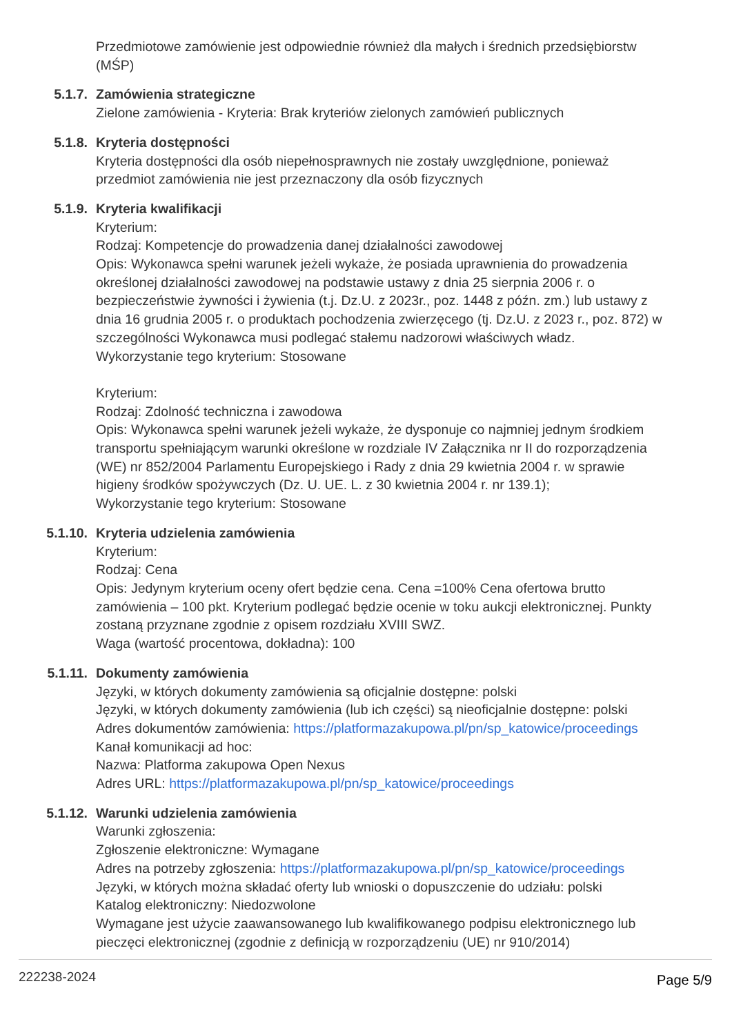Przedmiotowe zamówienie jest odpowiednie również dla małych i średnich przedsiębiorstw (MŚP)
5.1.7. Zamówienia strategiczne
Zielone zamówienia - Kryteria: Brak kryteriów zielonych zamówień publicznych
5.1.8. Kryteria dostępności
Kryteria dostępności dla osób niepełnosprawnych nie zostały uwzględnione, ponieważ przedmiot zamówienia nie jest przeznaczony dla osób fizycznych
5.1.9. Kryteria kwalifikacji
Kryterium:
Rodzaj: Kompetencje do prowadzenia danej działalności zawodowej
Opis: Wykonawca spełni warunek jeżeli wykaże, że posiada uprawnienia do prowadzenia określonej działalności zawodowej na podstawie ustawy z dnia 25 sierpnia 2006 r. o bezpieczeństwie żywności i żywienia (t.j. Dz.U. z 2023r., poz. 1448 z późn. zm.) lub ustawy z dnia 16 grudnia 2005 r. o produktach pochodzenia zwierzęcego (tj. Dz.U. z 2023 r., poz. 872) w szczególności Wykonawca musi podlegać stałemu nadzorowi właściwych władz.
Wykorzystanie tego kryterium: Stosowane
Kryterium:
Rodzaj: Zdolność techniczna i zawodowa
Opis: Wykonawca spełni warunek jeżeli wykaże, że dysponuje co najmniej jednym środkiem transportu spełniającym warunki określone w rozdziale IV Załącznika nr II do rozporządzenia (WE) nr 852/2004 Parlamentu Europejskiego i Rady z dnia 29 kwietnia 2004 r. w sprawie higieny środków spożywczych (Dz. U. UE. L. z 30 kwietnia 2004 r. nr 139.1);
Wykorzystanie tego kryterium: Stosowane
5.1.10. Kryteria udzielenia zamówienia
Kryterium:
Rodzaj: Cena
Opis: Jedynym kryterium oceny ofert będzie cena. Cena =100% Cena ofertowa brutto zamówienia – 100 pkt. Kryterium podlegać będzie ocenie w toku aukcji elektronicznej. Punkty zostaną przyznane zgodnie z opisem rozdziału XVIII SWZ.
Waga (wartość procentowa, dokładna): 100
5.1.11. Dokumenty zamówienia
Języki, w których dokumenty zamówienia są oficjalnie dostępne: polski
Języki, w których dokumenty zamówienia (lub ich części) są nieoficjalnie dostępne: polski
Adres dokumentów zamówienia: https://platformazakupowa.pl/pn/sp_katowice/proceedings
Kanał komunikacji ad hoc:
Nazwa: Platforma zakupowa Open Nexus
Adres URL: https://platformazakupowa.pl/pn/sp_katowice/proceedings
5.1.12. Warunki udzielenia zamówienia
Warunki zgłoszenia:
Zgłoszenie elektroniczne: Wymagane
Adres na potrzeby zgłoszenia: https://platformazakupowa.pl/pn/sp_katowice/proceedings
Języki, w których można składać oferty lub wnioski o dopuszczenie do udziału: polski
Katalog elektroniczny: Niedozwolone
Wymagane jest użycie zaawansowanego lub kwalifikowanego podpisu elektronicznego lub pieczęci elektronicznej (zgodnie z definicją w rozporządzeniu (UE) nr 910/2014)
222238-2024 Page 5/9